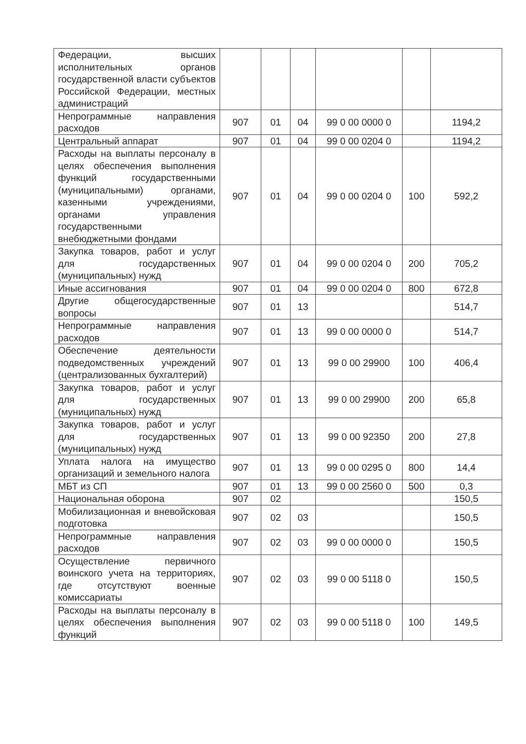| Федерации, высших исполнительных органов государственной власти субъектов Российской Федерации, местных администраций | | | | | | |
| Непрограммные направления расходов | 907 | 01 | 04 | 99 0 00 0000 0 | | 1194,2 |
| Центральный аппарат | 907 | 01 | 04 | 99 0 00 0204 0 | | 1194,2 |
| Расходы на выплаты персоналу в целях обеспечения выполнения функций государственными (муниципальными) органами, казенными учреждениями, органами управления государственными внебюджетными фондами | 907 | 01 | 04 | 99 0 00 0204 0 | 100 | 592,2 |
| Закупка товаров, работ и услуг для государственных (муниципальных) нужд | 907 | 01 | 04 | 99 0 00 0204 0 | 200 | 705,2 |
| Иные ассигнования | 907 | 01 | 04 | 99 0 00 0204 0 | 800 | 672,8 |
| Другие общегосударственные вопросы | 907 | 01 | 13 | | | 514,7 |
| Непрограммные направления расходов | 907 | 01 | 13 | 99 0 00 0000 0 | | 514,7 |
| Обеспечение деятельности подведомственных учреждений (централизованных бухгалтерий) | 907 | 01 | 13 | 99 0 00 29900 | 100 | 406,4 |
| Закупка товаров, работ и услуг для государственных (муниципальных) нужд | 907 | 01 | 13 | 99 0 00 29900 | 200 | 65,8 |
| Закупка товаров, работ и услуг для государственных (муниципальных) нужд | 907 | 01 | 13 | 99 0 00 92350 | 200 | 27,8 |
| Уплата налога на имущество организаций и земельного налога | 907 | 01 | 13 | 99 0 00 0295 0 | 800 | 14,4 |
| МБТ из СП | 907 | 01 | 13 | 99 0 00 2560 0 | 500 | 0,3 |
| Национальная оборона | 907 | 02 | | | | 150,5 |
| Мобилизационная и вневойсковая подготовка | 907 | 02 | 03 | | | 150,5 |
| Непрограммные направления расходов | 907 | 02 | 03 | 99 0 00 0000 0 | | 150,5 |
| Осуществление первичного воинского учета на территориях, где отсутствуют военные комиссариаты | 907 | 02 | 03 | 99 0 00 5118 0 | | 150,5 |
| Расходы на выплаты персоналу в целях обеспечения выполнения функций | 907 | 02 | 03 | 99 0 00 5118 0 | 100 | 149,5 |